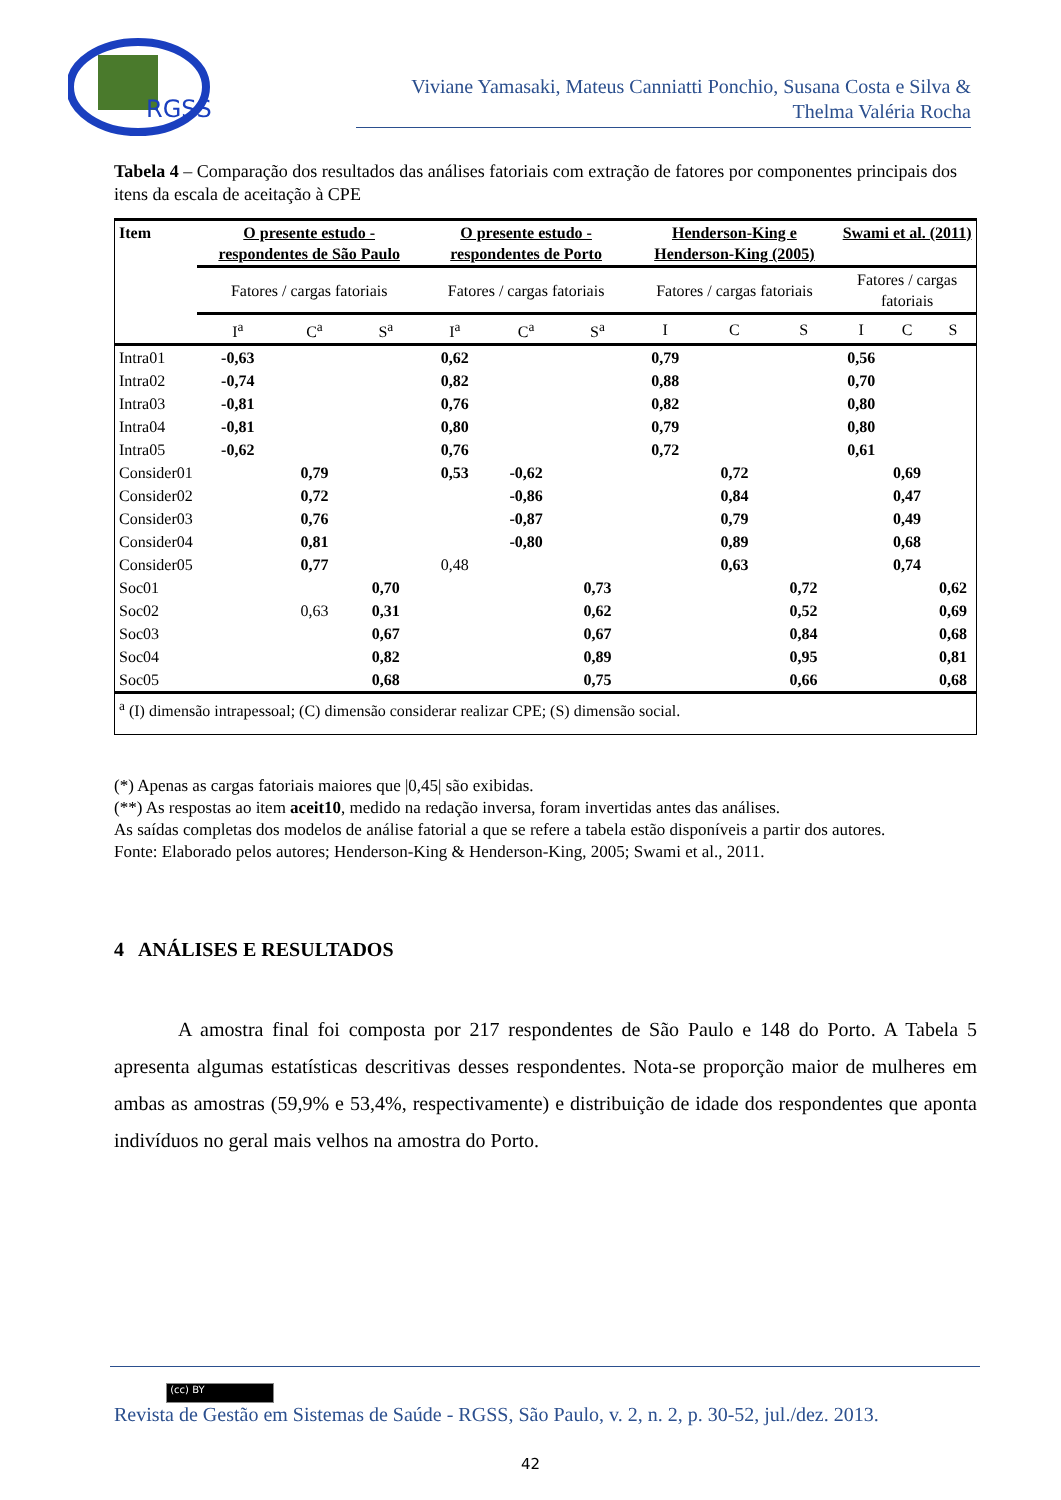RGSS
Viviane Yamasaki, Mateus Canniatti Ponchio, Susana Costa e Silva &
Thelma Valéria Rocha
Tabela 4 – Comparação dos resultados das análises fatoriais com extração de fatores por componentes principais dos itens da escala de aceitação à CPE
| Item | O presente estudo - respondentes de São Paulo | | | O presente estudo - respondentes de Porto | | | Henderson-King e Henderson-King (2005) | | | Swami et al. (2011) | | |
| --- | --- | --- | --- | --- | --- | --- | --- | --- | --- | --- | --- | --- |
| | Fatores / cargas fatoriais | | | Fatores / cargas fatoriais | | | Fatores / cargas fatoriais | | | Fatores / cargas fatoriais | | |
| | I<sup>a</sup> | C<sup>a</sup> | S<sup>a</sup> | I<sup>a</sup> | C<sup>a</sup> | S<sup>a</sup> | I | C | S | I | C | S |
| Intra01 | -0,63 | | | 0,62 | | | 0,79 | | | 0,56 | | |
| Intra02 | -0,74 | | | 0,82 | | | 0,88 | | | 0,70 | | |
| Intra03 | -0,81 | | | 0,76 | | | 0,82 | | | 0,80 | | |
| Intra04 | -0,81 | | | 0,80 | | | 0,79 | | | 0,80 | | |
| Intra05 | -0,62 | | | 0,76 | | | 0,72 | | | 0,61 | | |
| Consider01 | | 0,79 | | 0,53 | -0,62 | | | 0,72 | | | 0,69 | |
| Consider02 | | 0,72 | | | -0,86 | | | 0,84 | | | 0,47 | |
| Consider03 | | 0,76 | | | -0,87 | | | 0,79 | | | 0,49 | |
| Consider04 | | 0,81 | | | -0,80 | | | 0,89 | | | 0,68 | |
| Consider05 | | 0,77 | | 0,48 | | | | 0,63 | | | 0,74 | |
| Soc01 | | | 0,70 | | | 0,73 | | | 0,72 | | | 0,62 |
| Soc02 | | 0,63 | 0,31 | | | 0,62 | | | 0,52 | | | 0,69 |
| Soc03 | | | 0,67 | | | 0,67 | | | 0,84 | | | 0,68 |
| Soc04 | | | 0,82 | | | 0,89 | | | 0,95 | | | 0,81 |
| Soc05 | | | 0,68 | | | 0,75 | | | 0,66 | | | 0,68 |
| <sup>a</sup> (I) dimensão intrapessoal; (C) dimensão considerar realizar CPE; (S) dimensão social. | | | | | | | | | | | | |
(*) Apenas as cargas fatoriais maiores que |0,45| são exibidas.
(**) As respostas ao item aceit10, medido na redação inversa, foram invertidas antes das análises.
As saídas completas dos modelos de análise fatorial a que se refere a tabela estão disponíveis a partir dos autores.
Fonte: Elaborado pelos autores; Henderson-King & Henderson-King, 2005; Swami et al., 2011.
4 ANÁLISES E RESULTADOS
A amostra final foi composta por 217 respondentes de São Paulo e 148 do Porto. A Tabela 5 apresenta algumas estatísticas descritivas desses respondentes. Nota-se proporção maior de mulheres em ambas as amostras (59,9% e 53,4%, respectivamente) e distribuição de idade dos respondentes que aponta indivíduos no geral mais velhos na amostra do Porto.
(cc) BY
Revista de Gestão em Sistemas de Saúde - RGSS, São Paulo, v. 2, n. 2, p. 30-52, jul./dez. 2013.
42